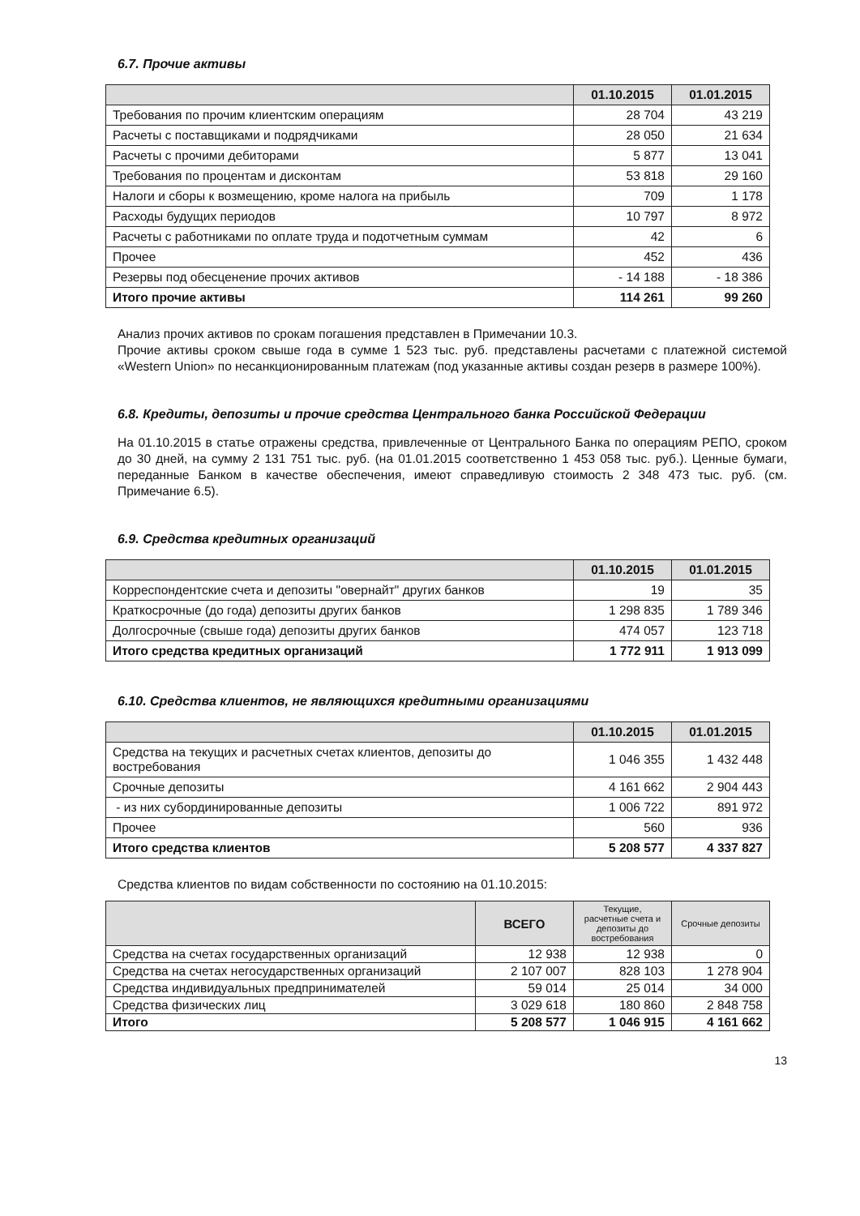6.7. Прочие активы
| | 01.10.2015 | 01.01.2015 |
| --- | --- | --- |
| Требования по прочим клиентским операциям | 28 704 | 43 219 |
| Расчеты с поставщиками и подрядчиками | 28 050 | 21 634 |
| Расчеты с прочими дебиторами | 5 877 | 13 041 |
| Требования по процентам и дисконтам | 53 818 | 29 160 |
| Налоги и сборы к возмещению, кроме налога на прибыль | 709 | 1 178 |
| Расходы будущих периодов | 10 797 | 8 972 |
| Расчеты с работниками по оплате труда и подотчетным суммам | 42 | 6 |
| Прочее | 452 | 436 |
| Резервы под обесценение прочих активов | - 14 188 | - 18 386 |
| Итого прочие активы | 114 261 | 99 260 |
Анализ прочих активов по срокам погашения представлен в Примечании 10.3.
Прочие активы сроком свыше года в сумме 1 523 тыс. руб. представлены расчетами с платежной системой «Western Union» по несанкционированным платежам (под указанные активы создан резерв в размере 100%).
6.8. Кредиты, депозиты и прочие средства Центрального банка Российской Федерации
На 01.10.2015 в статье отражены средства, привлеченные от Центрального Банка по операциям РЕПО, сроком до 30 дней, на сумму 2 131 751 тыс. руб. (на 01.01.2015 соответственно 1 453 058 тыс. руб.). Ценные бумаги, переданные Банком в качестве обеспечения, имеют справедливую стоимость 2 348 473 тыс. руб. (см. Примечание 6.5).
6.9. Средства кредитных организаций
| | 01.10.2015 | 01.01.2015 |
| --- | --- | --- |
| Корреспондентские счета и депозиты "овернайт" других банков | 19 | 35 |
| Краткосрочные (до года) депозиты других банков | 1 298 835 | 1 789 346 |
| Долгосрочные (свыше года) депозиты других банков | 474 057 | 123 718 |
| Итого средства кредитных организаций | 1 772 911 | 1 913 099 |
6.10. Средства клиентов, не являющихся кредитными организациями
| | 01.10.2015 | 01.01.2015 |
| --- | --- | --- |
| Средства на текущих и расчетных счетах клиентов, депозиты до востребования | 1 046 355 | 1 432 448 |
| Срочные депозиты | 4 161 662 | 2 904 443 |
| - из них субординированные депозиты | 1 006 722 | 891 972 |
| Прочее | 560 | 936 |
| Итого средства клиентов | 5 208 577 | 4 337 827 |
Средства клиентов по видам собственности по состоянию на 01.10.2015:
| | ВСЕГО | Текущие, расчетные счета и депозиты до востребования | Срочные депозиты |
| --- | --- | --- | --- |
| Средства на счетах государственных организаций | 12 938 | 12 938 | 0 |
| Средства на счетах негосударственных организаций | 2 107 007 | 828 103 | 1 278 904 |
| Средства индивидуальных предпринимателей | 59 014 | 25 014 | 34 000 |
| Средства физических лиц | 3 029 618 | 180 860 | 2 848 758 |
| Итого | 5 208 577 | 1 046 915 | 4 161 662 |
13